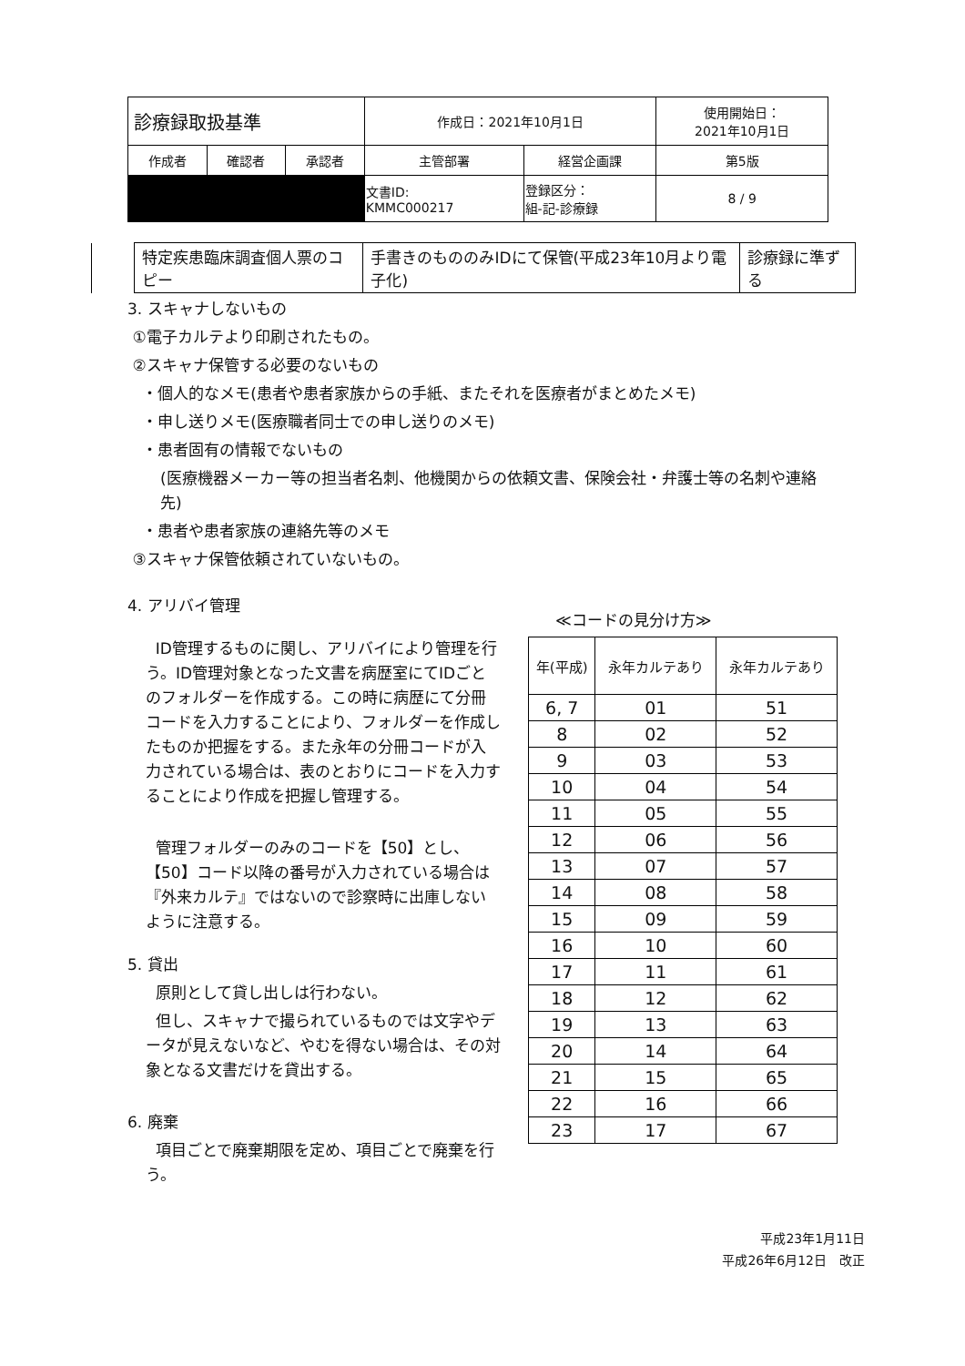| 診療録取扱基準 | | | 作成日：2021年10月1日 | | 使用開始日： 2021年10月1日 |
| 作成者 | 確認者 | 承認者 | 主管部署 | 経営企画課 | 第5版 |
| | | | 文書ID: KMMC000217 | 登録区分： 組-記-診療録 | 8 / 9 |
| | 特定疾患臨床調査個人票のコピー | 手書きのもののみIDにて保管(平成23年10月より電子化) | 診療録に準ずる |
3. スキャナしないもの
①電子カルテより印刷されたもの。
②スキャナ保管する必要のないもの
・個人的なメモ(患者や患者家族からの手紙、またそれを医療者がまとめたメモ)
・申し送りメモ(医療職者同士での申し送りのメモ)
・患者固有の情報でないもの
(医療機器メーカー等の担当者名刺、他機関からの依頼文書、保険会社・弁護士等の名刺や連絡先)
・患者や患者家族の連絡先等のメモ
③スキャナ保管依頼されていないもの。
4. アリバイ管理
ID管理するものに関し、アリバイにより管理を行う。ID管理対象となった文書を病歴室にてIDごとのフォルダーを作成する。この時に病歴にて分冊コードを入力することにより、フォルダーを作成したものか把握をする。また永年の分冊コードが入力されている場合は、表のとおりにコードを入力することにより作成を把握し管理する。
管理フォルダーのみのコードを【50】とし、【50】コード以降の番号が入力されている場合は『外来カルテ』ではないので診察時に出庫しないように注意する。
5. 貸出
原則として貸し出しは行わない。
但し、スキャナで撮られているものでは文字やデータが見えないなど、やむを得ない場合は、その対象となる文書だけを貸出する。
6. 廃棄
項目ごとで廃棄期限を定め、項目ごとで廃棄を行う。
≪コードの見分け方≫
| 年(平成) | 永年カルテあり | 永年カルテあり |
| --- | --- | --- |
| 6, 7 | 01 | 51 |
| 8 | 02 | 52 |
| 9 | 03 | 53 |
| 10 | 04 | 54 |
| 11 | 05 | 55 |
| 12 | 06 | 56 |
| 13 | 07 | 57 |
| 14 | 08 | 58 |
| 15 | 09 | 59 |
| 16 | 10 | 60 |
| 17 | 11 | 61 |
| 18 | 12 | 62 |
| 19 | 13 | 63 |
| 20 | 14 | 64 |
| 21 | 15 | 65 |
| 22 | 16 | 66 |
| 23 | 17 | 67 |
平成23年1月11日
平成26年6月12日　改正